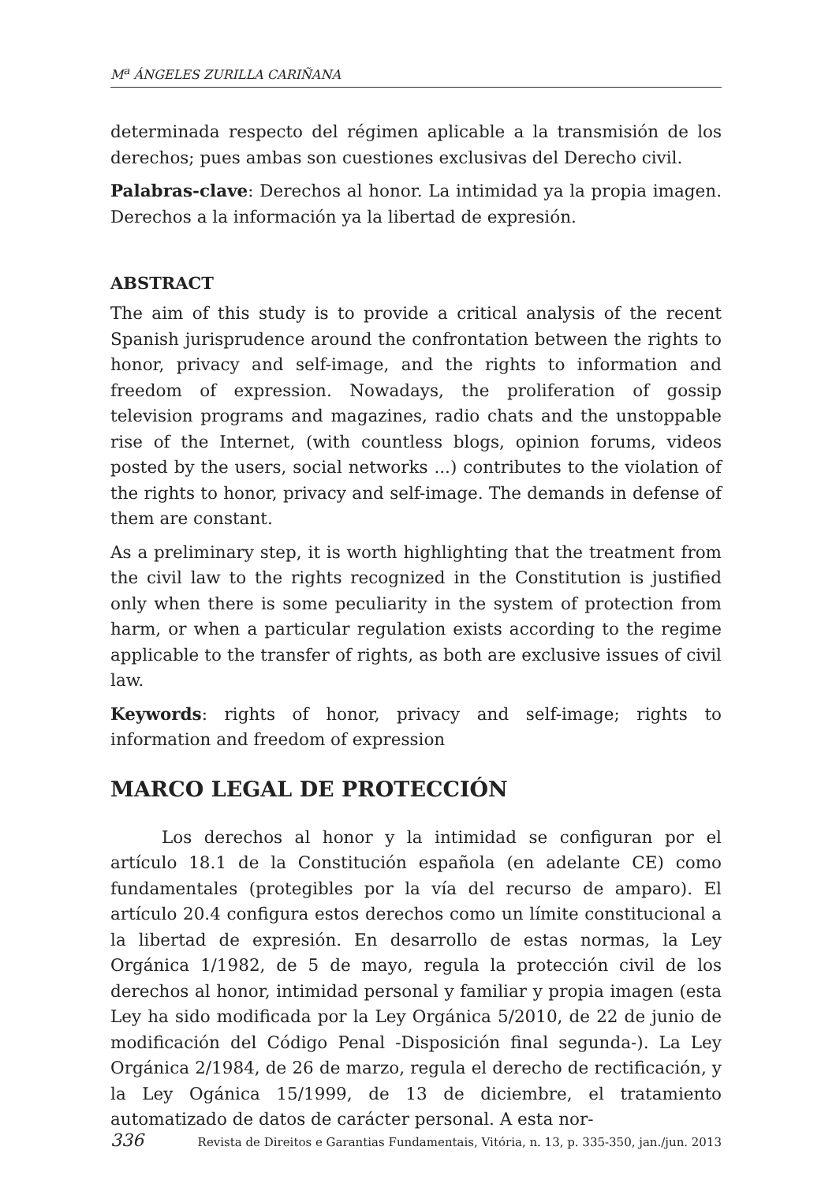M<sup>a</sup> ÁNGELES ZURILLA CARIÑANA
determinada respecto del régimen aplicable a la transmisión de los derechos; pues ambas son cuestiones exclusivas del Derecho civil.
Palabras-clave: Derechos al honor. La intimidad ya la propia imagen. Derechos a la información ya la libertad de expresión.
ABSTRACT
The aim of this study is to provide a critical analysis of the recent Spanish jurisprudence around the confrontation between the rights to honor, privacy and self-image, and the rights to information and freedom of expression. Nowadays, the proliferation of gossip television programs and magazines, radio chats and the unstoppable rise of the Internet, (with countless blogs, opinion forums, videos posted by the users, social networks ...) contributes to the violation of the rights to honor, privacy and self-image. The demands in defense of them are constant.
As a preliminary step, it is worth highlighting that the treatment from the civil law to the rights recognized in the Constitution is justified only when there is some peculiarity in the system of protection from harm, or when a particular regulation exists according to the regime applicable to the transfer of rights, as both are exclusive issues of civil law.
Keywords: rights of honor, privacy and self-image; rights to information and freedom of expression
MARCO LEGAL DE PROTECCIÓN
Los derechos al honor y la intimidad se configuran por el artículo 18.1 de la Constitución española (en adelante CE) como fundamentales (protegibles por la vía del recurso de amparo). El artículo 20.4 configura estos derechos como un límite constitucional a la libertad de expresión. En desarrollo de estas normas, la Ley Orgánica 1/1982, de 5 de mayo, regula la protección civil de los derechos al honor, intimidad personal y familiar y propia imagen (esta Ley ha sido modificada por la Ley Orgánica 5/2010, de 22 de junio de modificación del Código Penal -Disposición final segunda-). La Ley Orgánica 2/1984, de 26 de marzo, regula el derecho de rectificación, y la Ley Ogánica 15/1999, de 13 de diciembre, el tratamiento automatizado de datos de carácter personal. A esta nor-
336 Revista de Direitos e Garantias Fundamentais, Vitória, n. 13, p. 335-350, jan./jun. 2013